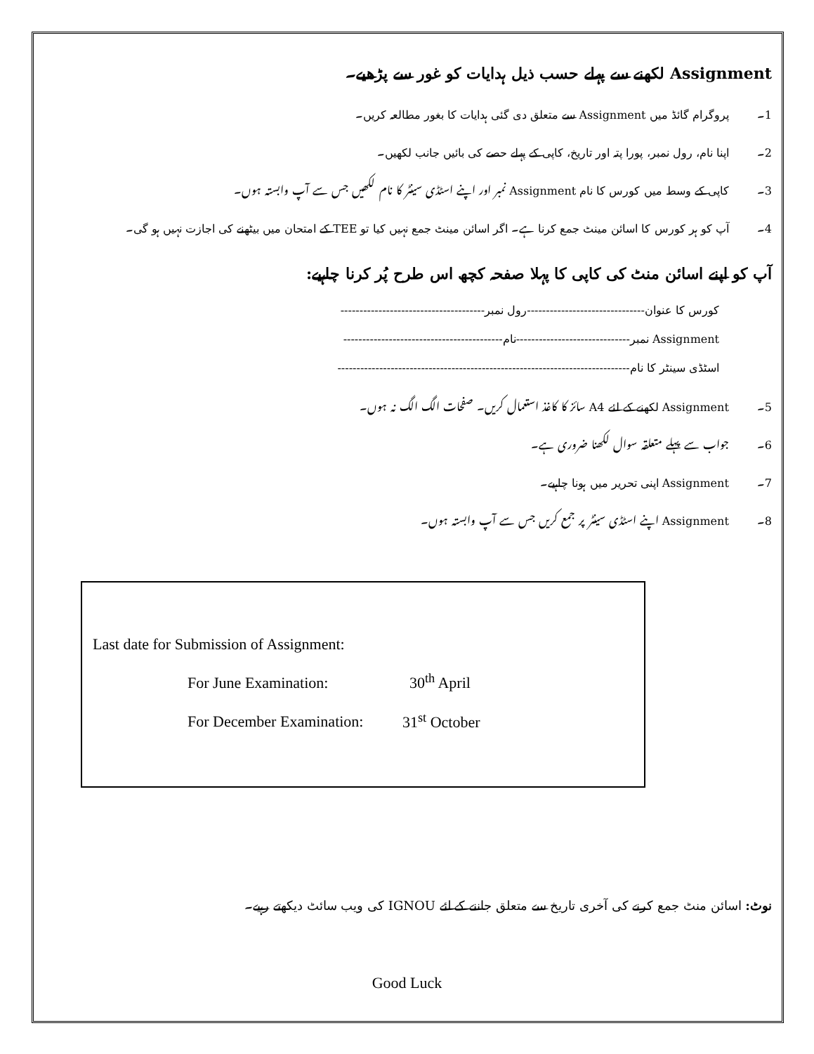Assignment لکھنے سے پہلے حسب ذیل ہدایات کو غور سے پڑھیے۔
1۔ پروگرام گائڈ میں Assignment سے متعلق دی گئی ہدایات کا بغور مطالعہ کریں۔
2۔ اپنا نام، رول نمبر، پورا پتہ اور تاریخ، کاپی کے پہلے حصے کی بائیں جانب لکھیں۔
3۔ کاپی کے وسط میں کورس کا نام Assignment نمبر اور اپنے اسٹڈی سینٹر کا نام لکھیں جس سے آپ وابستہ ہوں۔
4۔ آپ کو ہر کورس کا اسائن مینٹ جمع کرنا ہے۔ اگر اسائن مینٹ جمع نہیں کیا تو TEE کے امتحان میں بیٹھنے کی اجازت نہیں ہو گی۔
آپ کو اپنے اسائن منٹ کی کاپی کا پہلا صفحہ کچھ اس طرح پُر کرنا چاہیے:
کورس کا عنوان-------------------------------رول نمبر--------------------------------------
Assignment نمبر------------------------------نام------------------------------------------
اسٹڈی سینٹر کا نام-----------------------------------------------------------------------------
5۔ Assignment لکھنے کے لئے A4 سائز کا کاغذ استعمال کریں۔ صفحات الگ الگ نہ ہوں۔
6۔ جواب سے پہلے متعلقہ سوال لکھنا ضروری ہے۔
7۔ Assignment اپنی تحریر میں ہونا چاہیے۔
8۔ Assignment اپنے اسٹڈی سینٹر پر جمع کریں جس سے آپ وابستہ ہوں۔
Last date for Submission of Assignment:
For June Examination: 30<sup>th</sup> April
For December Examination: 31<sup>st</sup> October
نوٹ: اسائن منٹ جمع کرنے کی آخری تاریخ سے متعلق جاننے کے لئے IGNOU کی ویب سائٹ دیکھتے رہیے۔
Good Luck